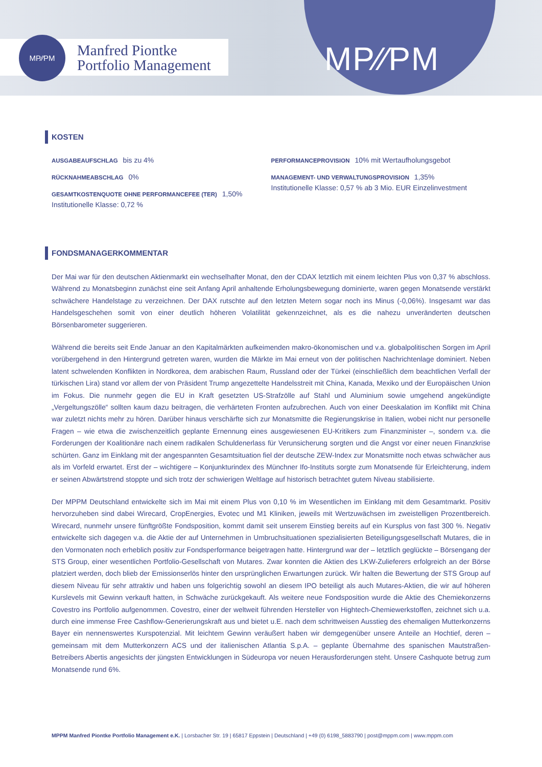MP⁄∕PM
MP⁄∕PM
Manfred Piontke
Portfolio Management
KOSTEN
AUSGABEAUFSCHLAG bis zu 4%
RÜCKNAHMEABSCHLAG 0%
GESAMTKOSTENQUOTE OHNE PERFORMANCEFEE (TER) 1,50%
Institutionelle Klasse: 0,72 %
PERFORMANCEPROVISION 10% mit Wertaufholungsgebot
MANAGEMENT- UND VERWALTUNGSPROVISION 1,35%
Institutionelle Klasse: 0,57 % ab 3 Mio. EUR Einzelinvestment
FONDSMANAGERKOMMENTAR
Der Mai war für den deutschen Aktienmarkt ein wechselhafter Monat, den der CDAX letztlich mit einem leichten Plus von 0,37 % abschloss. Während zu Monatsbeginn zunächst eine seit Anfang April anhaltende Erholungsbewegung dominierte, waren gegen Monatsende verstärkt schwächere Handelstage zu verzeichnen. Der DAX rutschte auf den letzten Metern sogar noch ins Minus (-0,06%). Insgesamt war das Handelsgeschehen somit von einer deutlich höheren Volatilität gekennzeichnet, als es die nahezu unveränderten deutschen Börsenbarometer suggerieren.
Während die bereits seit Ende Januar an den Kapitalmärkten aufkeimenden makro-ökonomischen und v.a. globalpolitischen Sorgen im April vorübergehend in den Hintergrund getreten waren, wurden die Märkte im Mai erneut von der politischen Nachrichtenlage dominiert. Neben latent schwelenden Konflikten in Nordkorea, dem arabischen Raum, Russland oder der Türkei (einschließlich dem beachtlichen Verfall der türkischen Lira) stand vor allem der von Präsident Trump angezettelte Handelsstreit mit China, Kanada, Mexiko und der Europäischen Union im Fokus. Die nunmehr gegen die EU in Kraft gesetzten US-Strafzölle auf Stahl und Aluminium sowie umgehend angekündigte „Vergeltungszölle“ sollten kaum dazu beitragen, die verhärteten Fronten aufzubrechen. Auch von einer Deeskalation im Konflikt mit China war zuletzt nichts mehr zu hören. Darüber hinaus verschärfte sich zur Monatsmitte die Regierungskrise in Italien, wobei nicht nur personelle Fragen – wie etwa die zwischenzeitlich geplante Ernennung eines ausgewiesenen EU-Kritikers zum Finanzminister –, sondern v.a. die Forderungen der Koalitionäre nach einem radikalen Schuldenerlass für Verunsicherung sorgten und die Angst vor einer neuen Finanzkrise schürten. Ganz im Einklang mit der angespannten Gesamtsituation fiel der deutsche ZEW-Index zur Monatsmitte noch etwas schwächer aus als im Vorfeld erwartet. Erst der – wichtigere – Konjunkturindex des Münchner Ifo-Instituts sorgte zum Monatsende für Erleichterung, indem er seinen Abwärtstrend stoppte und sich trotz der schwierigen Weltlage auf historisch betrachtet gutem Niveau stabilisierte.
Der MPPM Deutschland entwickelte sich im Mai mit einem Plus von 0,10 % im Wesentlichen im Einklang mit dem Gesamtmarkt. Positiv hervorzuheben sind dabei Wirecard, CropEnergies, Evotec und M1 Kliniken, jeweils mit Wertzuwächsen im zweistelligen Prozentbereich. Wirecard, nunmehr unsere fünftgrößte Fondsposition, kommt damit seit unserem Einstieg bereits auf ein Kursplus von fast 300 %. Negativ entwickelte sich dagegen v.a. die Aktie der auf Unternehmen in Umbruchsituationen spezialisierten Beteiligungsgesellschaft Mutares, die in den Vormonaten noch erheblich positiv zur Fondsperformance beigetragen hatte. Hintergrund war der – letztlich geglückte – Börsengang der STS Group, einer wesentlichen Portfolio-Gesellschaft von Mutares. Zwar konnten die Aktien des LKW-Zulieferers erfolgreich an der Börse platziert werden, doch blieb der Emissionserlös hinter den ursprünglichen Erwartungen zurück. Wir halten die Bewertung der STS Group auf diesem Niveau für sehr attraktiv und haben uns folgerichtig sowohl an diesem IPO beteiligt als auch Mutares-Aktien, die wir auf höheren Kurslevels mit Gewinn verkauft hatten, in Schwäche zurückgekauft. Als weitere neue Fondsposition wurde die Aktie des Chemiekonzerns Covestro ins Portfolio aufgenommen. Covestro, einer der weltweit führenden Hersteller von Hightech-Chemiewerkstoffen, zeichnet sich u.a. durch eine immense Free Cashflow-Generierungskraft aus und bietet u.E. nach dem schrittweisen Ausstieg des ehemaligen Mutterkonzerns Bayer ein nennenswertes Kurspotenzial. Mit leichtem Gewinn veräußert haben wir demgegenüber unsere Anteile an Hochtief, deren – gemeinsam mit dem Mutterkonzern ACS und der italienischen Atlantia S.p.A. – geplante Übernahme des spanischen Mautstraßen-Betreibers Abertis angesichts der jüngsten Entwicklungen in Südeuropa vor neuen Herausforderungen steht. Unsere Cashquote betrug zum Monatsende rund 6%.
MPPM Manfred Piontke Portfolio Management e.K. | Lorsbacher Str. 19 | 65817 Eppstein | Deutschland | +49 (0) 6198_5883790 | post@mppm.com | www.mppm.com